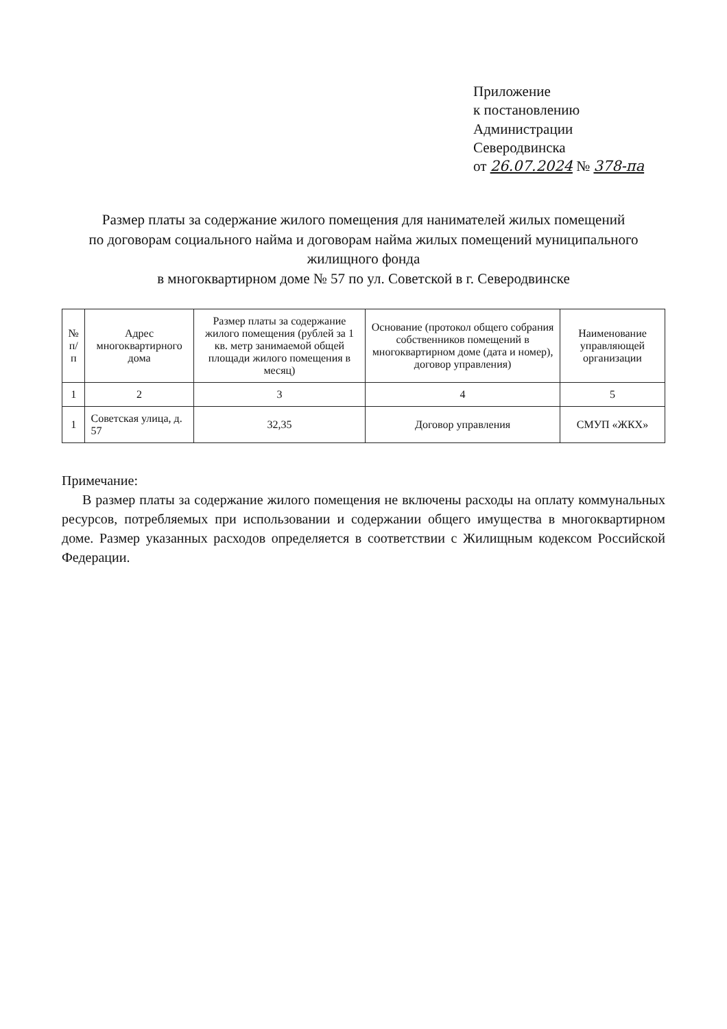Приложение
к постановлению
Администрации Северодвинска
от 26.07.2024 № 378-па
Размер платы за содержание жилого помещения для нанимателей жилых помещений
по договорам социального найма и договорам найма жилых помещений муниципального жилищного фонда
в многоквартирном доме № 57 по ул. Советской в г. Северодвинске
| № п/п | Адрес многоквартирного дома | Размер платы за содержание жилого помещения (рублей за 1 кв. метр занимаемой общей площади жилого помещения в месяц) | Основание (протокол общего собрания собственников помещений в многоквартирном доме (дата и номер), договор управления) | Наименование управляющей организации |
| --- | --- | --- | --- | --- |
| 1 | 2 | 3 | 4 | 5 |
| 1 | Советская улица, д. 57 | 32,35 | Договор управления | СМУП «ЖКХ» |
Примечание:
В размер платы за содержание жилого помещения не включены расходы на оплату коммунальных ресурсов, потребляемых при использовании и содержании общего имущества в многоквартирном доме. Размер указанных расходов определяется в соответствии с Жилищным кодексом Российской Федерации.